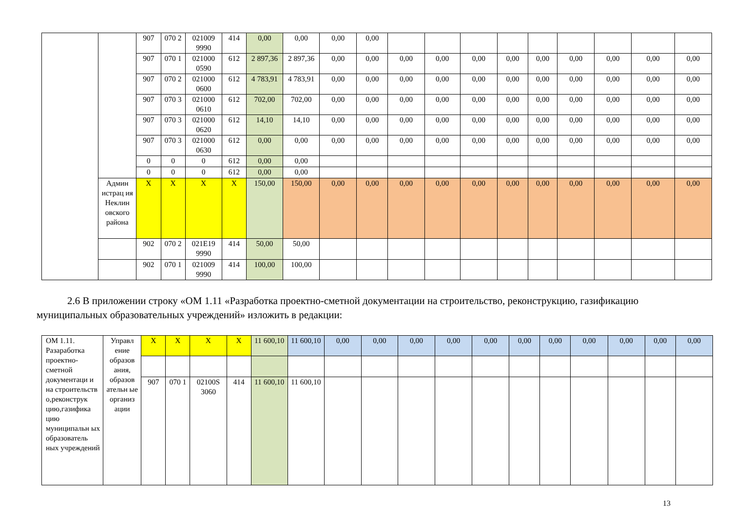| | | 907 | 070 2 | 021009 9990 | 414 | 0,00 | 0,00 | 0,00 | 0,00 | | | | | | | | | |
| | | 907 | 070 1 | 021000 0590 | 612 | 2 897,36 | 2 897,36 | 0,00 | 0,00 | 0,00 | 0,00 | 0,00 | 0,00 | 0,00 | 0,00 | 0,00 | 0,00 | 0,00 |
| | | 907 | 070 2 | 021000 0600 | 612 | 4 783,91 | 4 783,91 | 0,00 | 0,00 | 0,00 | 0,00 | 0,00 | 0,00 | 0,00 | 0,00 | 0,00 | 0,00 | 0,00 |
| | | 907 | 070 3 | 021000 0610 | 612 | 702,00 | 702,00 | 0,00 | 0,00 | 0,00 | 0,00 | 0,00 | 0,00 | 0,00 | 0,00 | 0,00 | 0,00 | 0,00 |
| | | 907 | 070 3 | 021000 0620 | 612 | 14,10 | 14,10 | 0,00 | 0,00 | 0,00 | 0,00 | 0,00 | 0,00 | 0,00 | 0,00 | 0,00 | 0,00 | 0,00 |
| | | 907 | 070 3 | 021000 0630 | 612 | 0,00 | 0,00 | 0,00 | 0,00 | 0,00 | 0,00 | 0,00 | 0,00 | 0,00 | 0,00 | 0,00 | 0,00 | 0,00 |
| | | 0 | 0 | 0 | 612 | 0,00 | 0,00 | | | | | | | | | | | |
| | | 0 | 0 | 0 | 612 | 0,00 | 0,00 | | | | | | | | | | | |
| | Админ истрац ия Неклин овского района | X | X | X | X | 150,00 | 150,00 | 0,00 | 0,00 | 0,00 | 0,00 | 0,00 | 0,00 | 0,00 | 0,00 | 0,00 | 0,00 | 0,00 |
| | | 902 | 070 2 | 021E19 9990 | 414 | 50,00 | 50,00 | | | | | | | | | | | |
| | | 902 | 070 1 | 021009 9990 | 414 | 100,00 | 100,00 | | | | | | | | | | | |
2.6 В приложении строку «ОМ 1.11 «Разработка проектно-сметной документации на строительство, реконструкцию, газификацию муниципальных образовательных учреждений» изложить в редакции:
| ОМ 1.11. Разаработка проектно-сметной документаци и на строительств о,реконструк цию,газифика цию муниципальн ых образователь ных учреждений | Управл ение образов ания, образов ательн ые организ ации | X | X | X | X | 11 600,10 | 11 600,10 | 0,00 | 0,00 | 0,00 | 0,00 | 0,00 | 0,00 | 0,00 | 0,00 | 0,00 | 0,00 | 0,00 |
| | | 907 | 070 1 | 02100S 3060 | 414 | 11 600,10 | 11 600,10 | | | | | | | | | | | |
13